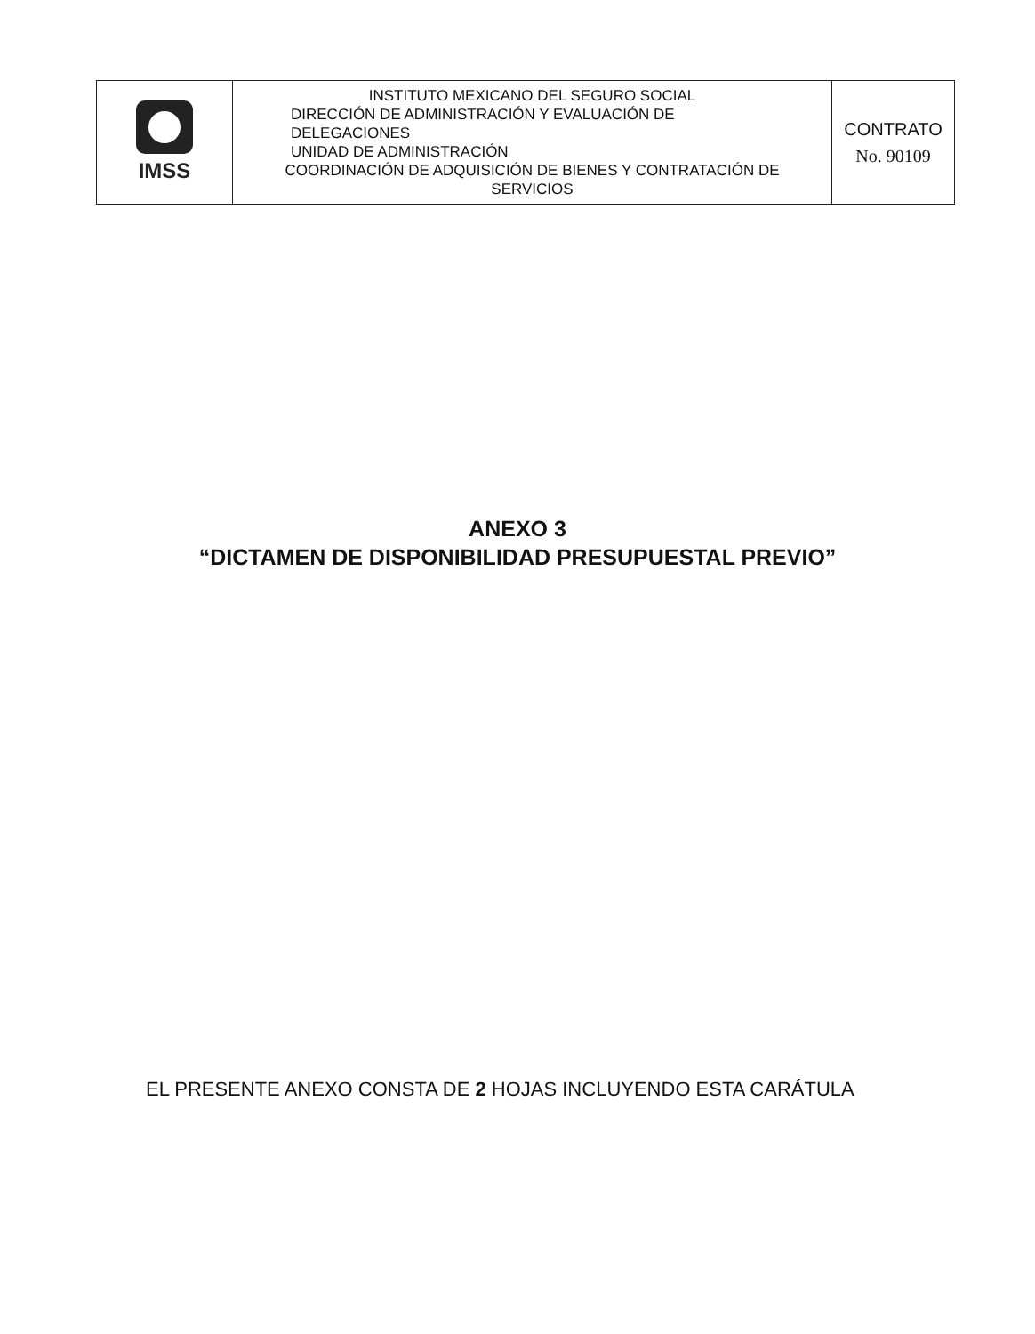| IMSS | INSTITUTO MEXICANO DEL SEGURO SOCIAL DIRECCIÓN DE ADMINISTRACIÓN Y EVALUACIÓN DE DELEGACIONES UNIDAD DE ADMINISTRACIÓN COORDINACIÓN DE ADQUISICIÓN DE BIENES Y CONTRATACIÓN DE SERVICIOS | CONTRATO No. 90109 |
ANEXO 3
“DICTAMEN DE DISPONIBILIDAD PRESUPUESTAL PREVIO”
EL PRESENTE ANEXO CONSTA DE 2 HOJAS INCLUYENDO ESTA CARÁTULA